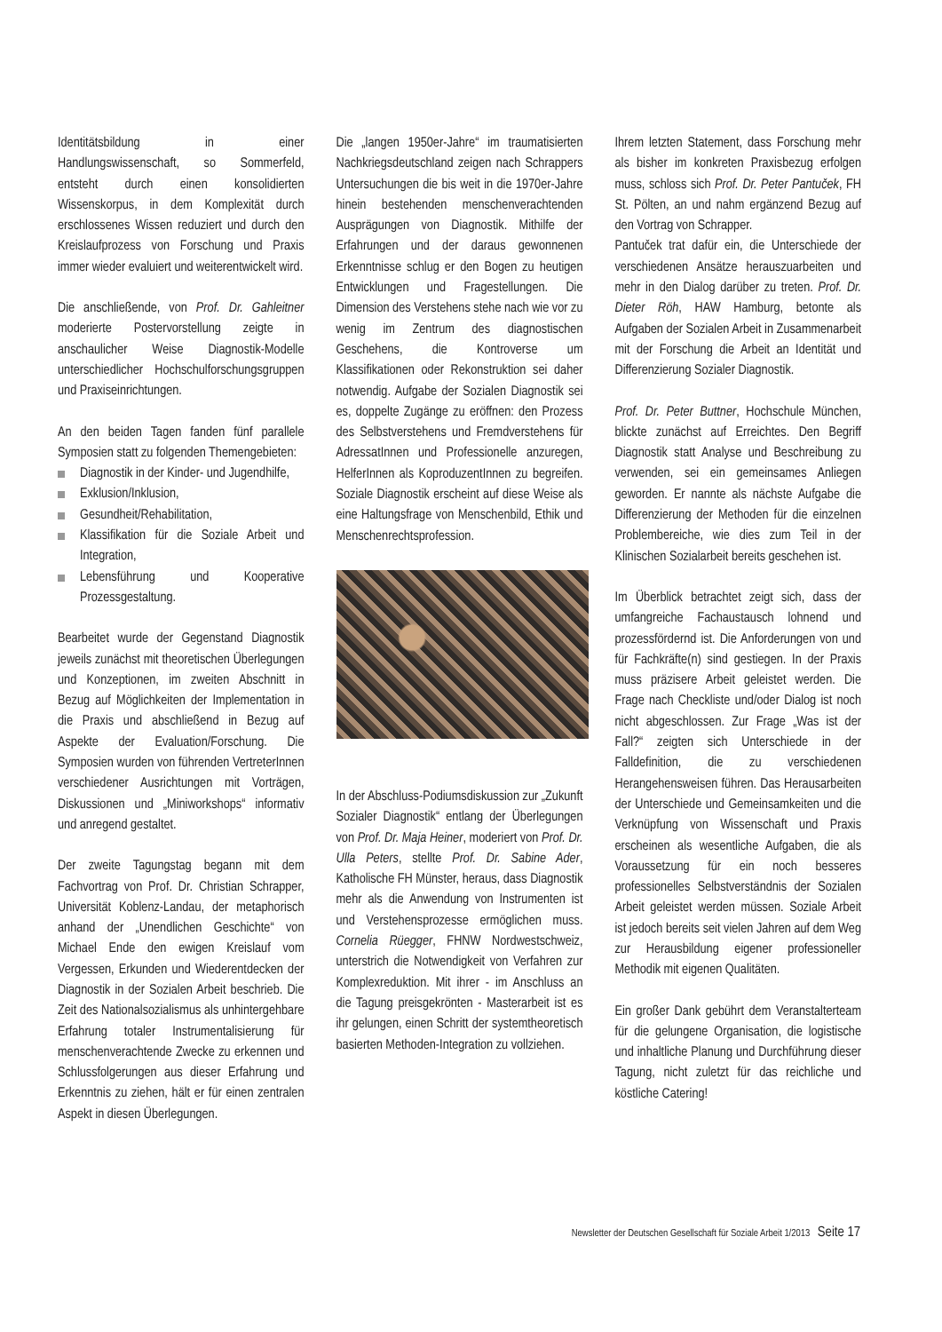Identitätsbildung in einer Handlungswissenschaft, so Sommerfeld, entsteht durch einen konsolidierten Wissenskorpus, in dem Komplexität durch erschlossenes Wissen reduziert und durch den Kreislaufprozess von Forschung und Praxis immer wieder evaluiert und weiterentwickelt wird.
Die anschließende, von Prof. Dr. Gahleitner moderierte Postervorstellung zeigte in anschaulicher Weise Diagnostik-Modelle unterschiedlicher Hochschulforschungsgruppen und Praxiseinrichtungen.
An den beiden Tagen fanden fünf parallele Symposien statt zu folgenden Themengebieten:
Diagnostik in der Kinder- und Jugendhilfe,
Exklusion/Inklusion,
Gesundheit/Rehabilitation,
Klassifikation für die Soziale Arbeit und Integration,
Lebensführung und Kooperative Prozessgestaltung.
Bearbeitet wurde der Gegenstand Diagnostik jeweils zunächst mit theoretischen Überlegungen und Konzeptionen, im zweiten Abschnitt in Bezug auf Möglichkeiten der Implementation in die Praxis und abschließend in Bezug auf Aspekte der Evaluation/Forschung. Die Symposien wurden von führenden VertreterInnen verschiedener Ausrichtungen mit Vorträgen, Diskussionen und „Miniworkshops“ informativ und anregend gestaltet.
Der zweite Tagungstag begann mit dem Fachvortrag von Prof. Dr. Christian Schrapper, Universität Koblenz-Landau, der metaphorisch anhand der „Unendlichen Geschichte“ von Michael Ende den ewigen Kreislauf vom Vergessen, Erkunden und Wiederentdecken der Diagnostik in der Sozialen Arbeit beschrieb. Die Zeit des Nationalsozialismus als unhintergehbare Erfahrung totaler Instrumentalisierung für menschenverachtende Zwecke zu erkennen und Schlussfolgerungen aus dieser Erfahrung und Erkenntnis zu ziehen, hält er für einen zentralen Aspekt in diesen Überlegungen.
Die „langen 1950er-Jahre“ im traumatisierten Nachkriegsdeutschland zeigen nach Schrappers Untersuchungen die bis weit in die 1970er-Jahre hinein bestehenden menschenverachtenden Ausprägungen von Diagnostik. Mithilfe der Erfahrungen und der daraus gewonnenen Erkenntnisse schlug er den Bogen zu heutigen Entwicklungen und Fragestellungen. Die Dimension des Verstehens stehe nach wie vor zu wenig im Zentrum des diagnostischen Geschehens, die Kontroverse um Klassifikationen oder Rekonstruktion sei daher notwendig. Aufgabe der Sozialen Diagnostik sei es, doppelte Zugänge zu eröffnen: den Prozess des Selbstverstehens und Fremdverstehens für AdressatInnen und Professionelle anzuregen, HelferInnen als KoproduzentInnen zu begreifen. Soziale Diagnostik erscheint auf diese Weise als eine Haltungsfrage von Menschenbild, Ethik und Menschenrechtsprofession.
In der Abschluss-Podiumsdiskussion zur „Zukunft Sozialer Diagnostik“ entlang der Überlegungen von Prof. Dr. Maja Heiner, moderiert von Prof. Dr. Ulla Peters, stellte Prof. Dr. Sabine Ader, Katholische FH Münster, heraus, dass Diagnostik mehr als die Anwendung von Instrumenten ist und Verstehensprozesse ermöglichen muss. Cornelia Rüegger, FHNW Nordwestschweiz, unterstrich die Notwendigkeit von Verfahren zur Komplexreduktion. Mit ihrer - im Anschluss an die Tagung preisgekrönten - Masterarbeit ist es ihr gelungen, einen Schritt der systemtheoretisch basierten Methoden-Integration zu vollziehen.
Ihrem letzten Statement, dass Forschung mehr als bisher im konkreten Praxisbezug erfolgen muss, schloss sich Prof. Dr. Peter Pantuček, FH St. Pölten, an und nahm ergänzend Bezug auf den Vortrag von Schrapper.
Pantuček trat dafür ein, die Unterschiede der verschiedenen Ansätze herauszuarbeiten und mehr in den Dialog darüber zu treten. Prof. Dr. Dieter Röh, HAW Hamburg, betonte als Aufgaben der Sozialen Arbeit in Zusammenarbeit mit der Forschung die Arbeit an Identität und Differenzierung Sozialer Diagnostik.
Prof. Dr. Peter Buttner, Hochschule München, blickte zunächst auf Erreichtes. Den Begriff Diagnostik statt Analyse und Beschreibung zu verwenden, sei ein gemeinsames Anliegen geworden. Er nannte als nächste Aufgabe die Differenzierung der Methoden für die einzelnen Problembereiche, wie dies zum Teil in der Klinischen Sozialarbeit bereits geschehen ist.
Im Überblick betrachtet zeigt sich, dass der umfangreiche Fachaustausch lohnend und prozessfördernd ist. Die Anforderungen von und für Fachkräfte(n) sind gestiegen. In der Praxis muss präzisere Arbeit geleistet werden. Die Frage nach Checkliste und/oder Dialog ist noch nicht abgeschlossen. Zur Frage „Was ist der Fall?“ zeigten sich Unterschiede in der Falldefinition, die zu verschiedenen Herangehensweisen führen. Das Herausarbeiten der Unterschiede und Gemeinsamkeiten und die Verknüpfung von Wissenschaft und Praxis erscheinen als wesentliche Aufgaben, die als Voraussetzung für ein noch besseres professionelles Selbstverständnis der Sozialen Arbeit geleistet werden müssen. Soziale Arbeit ist jedoch bereits seit vielen Jahren auf dem Weg zur Herausbildung eigener professioneller Methodik mit eigenen Qualitäten.
Ein großer Dank gebührt dem Veranstalterteam für die gelungene Organisation, die logistische und inhaltliche Planung und Durchführung dieser Tagung, nicht zuletzt für das reichliche und köstliche Catering!
Newsletter der Deutschen Gesellschaft für Soziale Arbeit 1/2013 Seite 17